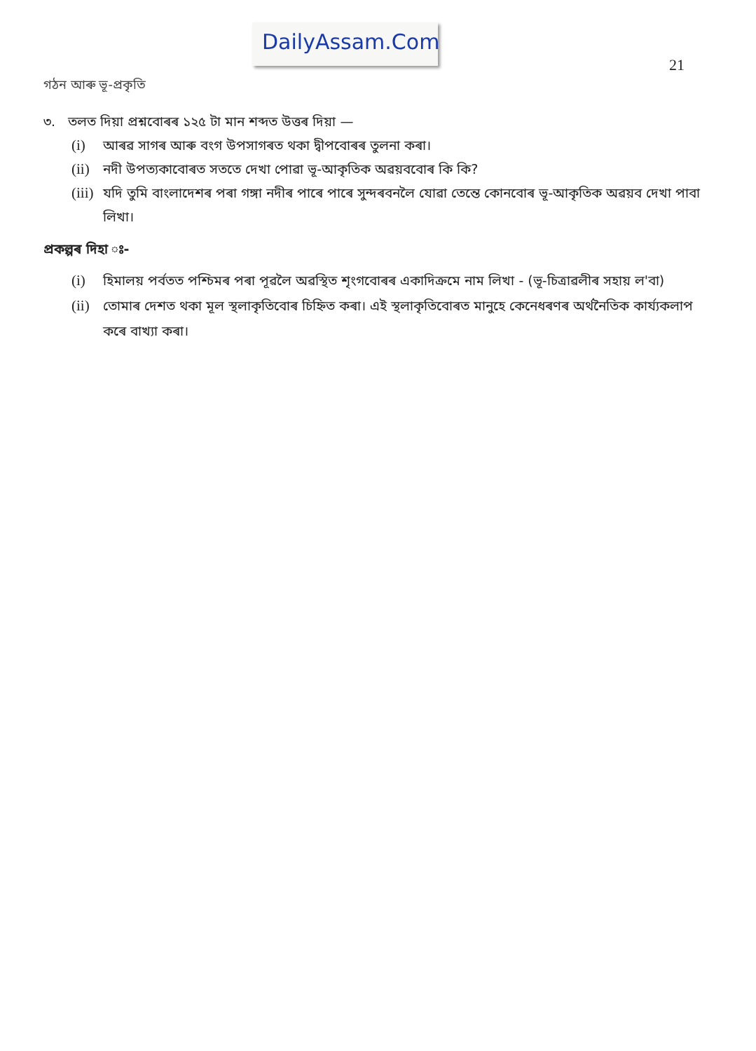DailyAssam.Com
21
গঠন আৰু ভূ-প্ৰকৃতি
৩. তলত দিয়া প্ৰশ্নবোৰৰ ১২৫ টা মান শব্দত উত্তৰ দিয়া —
(i) আৰৱ সাগৰ আৰু বংগ উপসাগৰত থকা দ্বীপবোৰৰ তুলনা কৰা।
(ii) নদী উপত্যকাবোৰত সততে দেখা পোৱা ভূ-আকৃতিক অৱয়ববোৰ কি কি?
(iii) যদি তুমি বাংলাদেশৰ পৰা গঙ্গা নদীৰ পাৰে পাৰে সুন্দৰবনলৈ যোৱা তেন্তে কোনবোৰ ভূ-আকৃতিক অৱয়ব দেখা পাবা লিখা।
প্ৰকল্পৰ দিহা ঃ-
(i) হিমালয় পৰ্বতত পশ্চিমৰ পৰা পূৱলৈ অৱস্থিত শৃংগবোৰৰ একাদিক্ৰমে নাম লিখা - (ভূ-চিত্ৰাৱলীৰ সহায় ল'বা)
(ii) তোমাৰ দেশত থকা মূল স্থলাকৃতিবোৰ চিহ্নিত কৰা। এই স্থলাকৃতিবোৰত মানুহে কেনেধৰণৰ অৰ্থনৈতিক কাৰ্য্যকলাপ কৰে বাখ্যা কৰা।